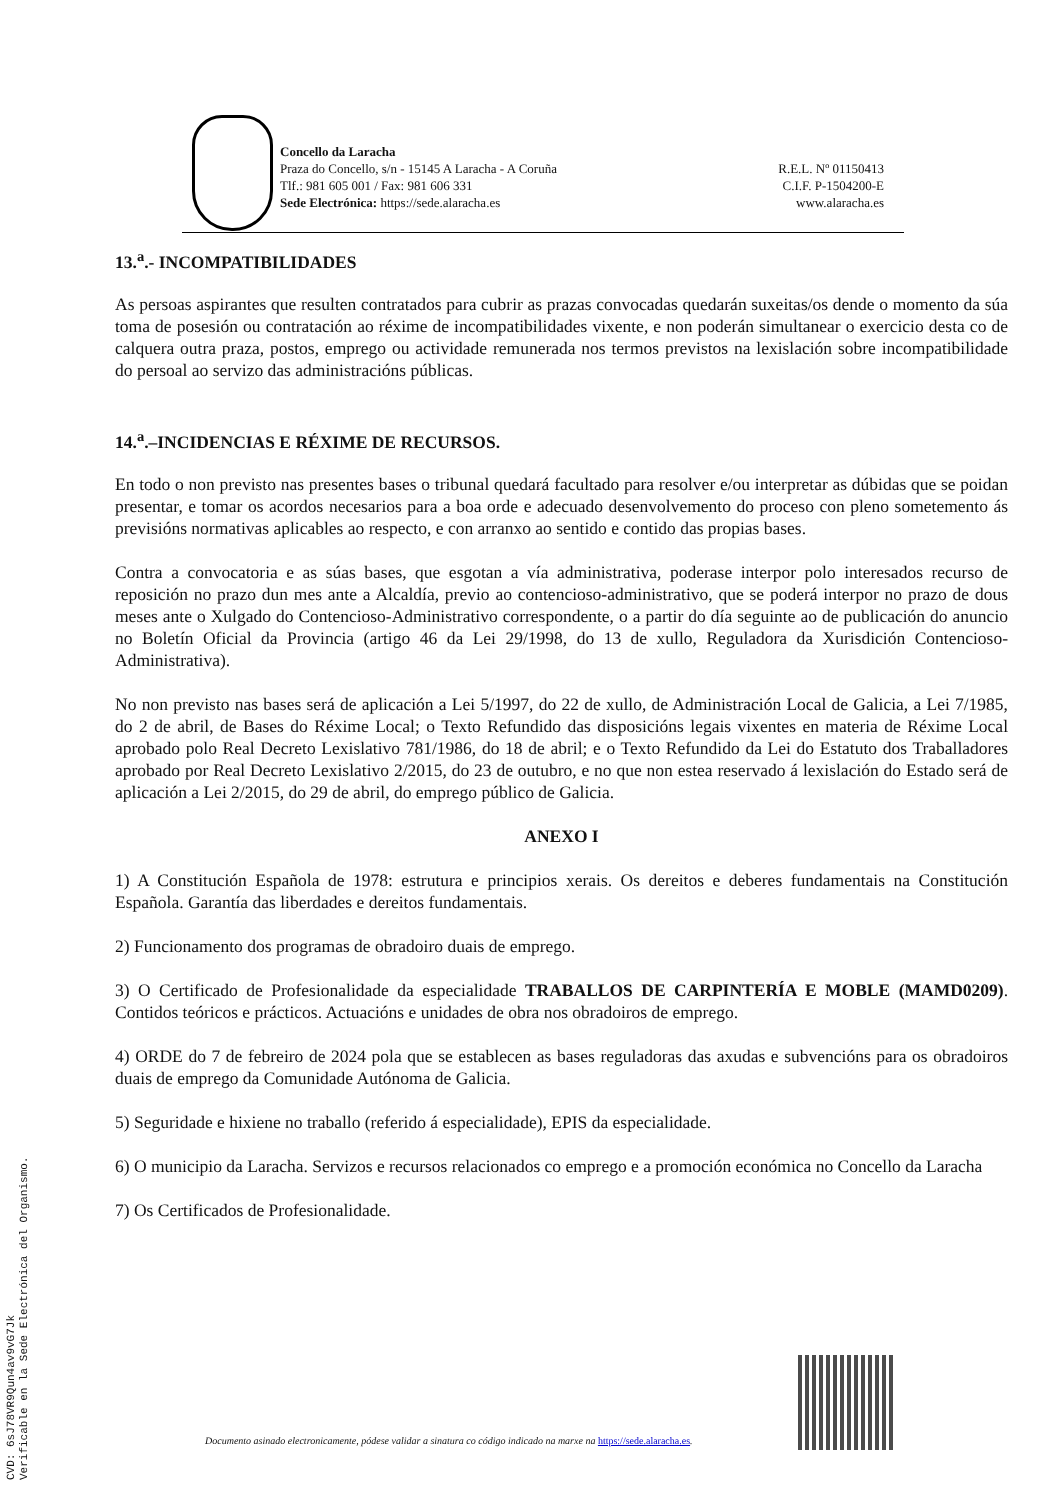Concello da Laracha
Praza do Concello, s/n - 15145 A Laracha - A Coruña
Tlf.: 981 605 001 / Fax: 981 606 331
Sede Electrónica: https://sede.alaracha.es
R.E.L. Nº 01150413
C.I.F. P-1504200-E
www.alaracha.es
13.<sup>a</sup>.- INCOMPATIBILIDADES
As persoas aspirantes que resulten contratados para cubrir as prazas convocadas quedarán suxeitas/os dende o momento da súa toma de posesión ou contratación ao réxime de incompatibilidades vixente, e non poderán simultanear o exercicio desta co de calquera outra praza, postos, emprego ou actividade remunerada nos termos previstos na lexislación sobre incompatibilidade do persoal ao servizo das administracións públicas.
14.<sup>a</sup>.–INCIDENCIAS E RÉXIME DE RECURSOS.
En todo o non previsto nas presentes bases o tribunal quedará facultado para resolver e/ou interpretar as dúbidas que se poidan presentar, e tomar os acordos necesarios para a boa orde e adecuado desenvolvemento do proceso con pleno sometemento ás previsións normativas aplicables ao respecto, e con arranxo ao sentido e contido das propias bases.
Contra a convocatoria e as súas bases, que esgotan a vía administrativa, poderase interpor polo interesados recurso de reposición no prazo dun mes ante a Alcaldía, previo ao contencioso-administrativo, que se poderá interpor no prazo de dous meses ante o Xulgado do Contencioso-Administrativo correspondente, o a partir do día seguinte ao de publicación do anuncio no Boletín Oficial da Provincia (artigo 46 da Lei 29/1998, do 13 de xullo, Reguladora da Xurisdición Contencioso-Administrativa).
No non previsto nas bases será de aplicación a Lei 5/1997, do 22 de xullo, de Administración Local de Galicia, a Lei 7/1985, do 2 de abril, de Bases do Réxime Local; o Texto Refundido das disposicións legais vixentes en materia de Réxime Local aprobado polo Real Decreto Lexislativo 781/1986, do 18 de abril; e o Texto Refundido da Lei do Estatuto dos Traballadores aprobado por Real Decreto Lexislativo 2/2015, do 23 de outubro, e no que non estea reservado á lexislación do Estado será de aplicación a Lei 2/2015, do 29 de abril, do emprego público de Galicia.
ANEXO I
1) A Constitución Española de 1978: estrutura e principios xerais. Os dereitos e deberes fundamentais na Constitución Española. Garantía das liberdades e dereitos fundamentais.
2) Funcionamento dos programas de obradoiro duais de emprego.
3) O Certificado de Profesionalidade da especialidade TRABALLOS DE CARPINTERÍA E MOBLE (MAMD0209). Contidos teóricos e prácticos. Actuacións e unidades de obra nos obradoiros de emprego.
4) ORDE do 7 de febreiro de 2024 pola que se establecen as bases reguladoras das axudas e subvencións para os obradoiros duais de emprego da Comunidade Autónoma de Galicia.
5) Seguridade e hixiene no traballo (referido á especialidade), EPIS da especialidade.
6) O municipio da Laracha. Servizos e recursos relacionados co emprego e a promoción económica no Concello da Laracha
7) Os Certificados de Profesionalidade.
CVD: 6sJ78VR9Qun4av9vG7Jk
Verificable en la Sede Electrónica del Organismo.
Documento asinado electronicamente, pódese validar a sinatura co código indicado na marxe na https://sede.alaracha.es.